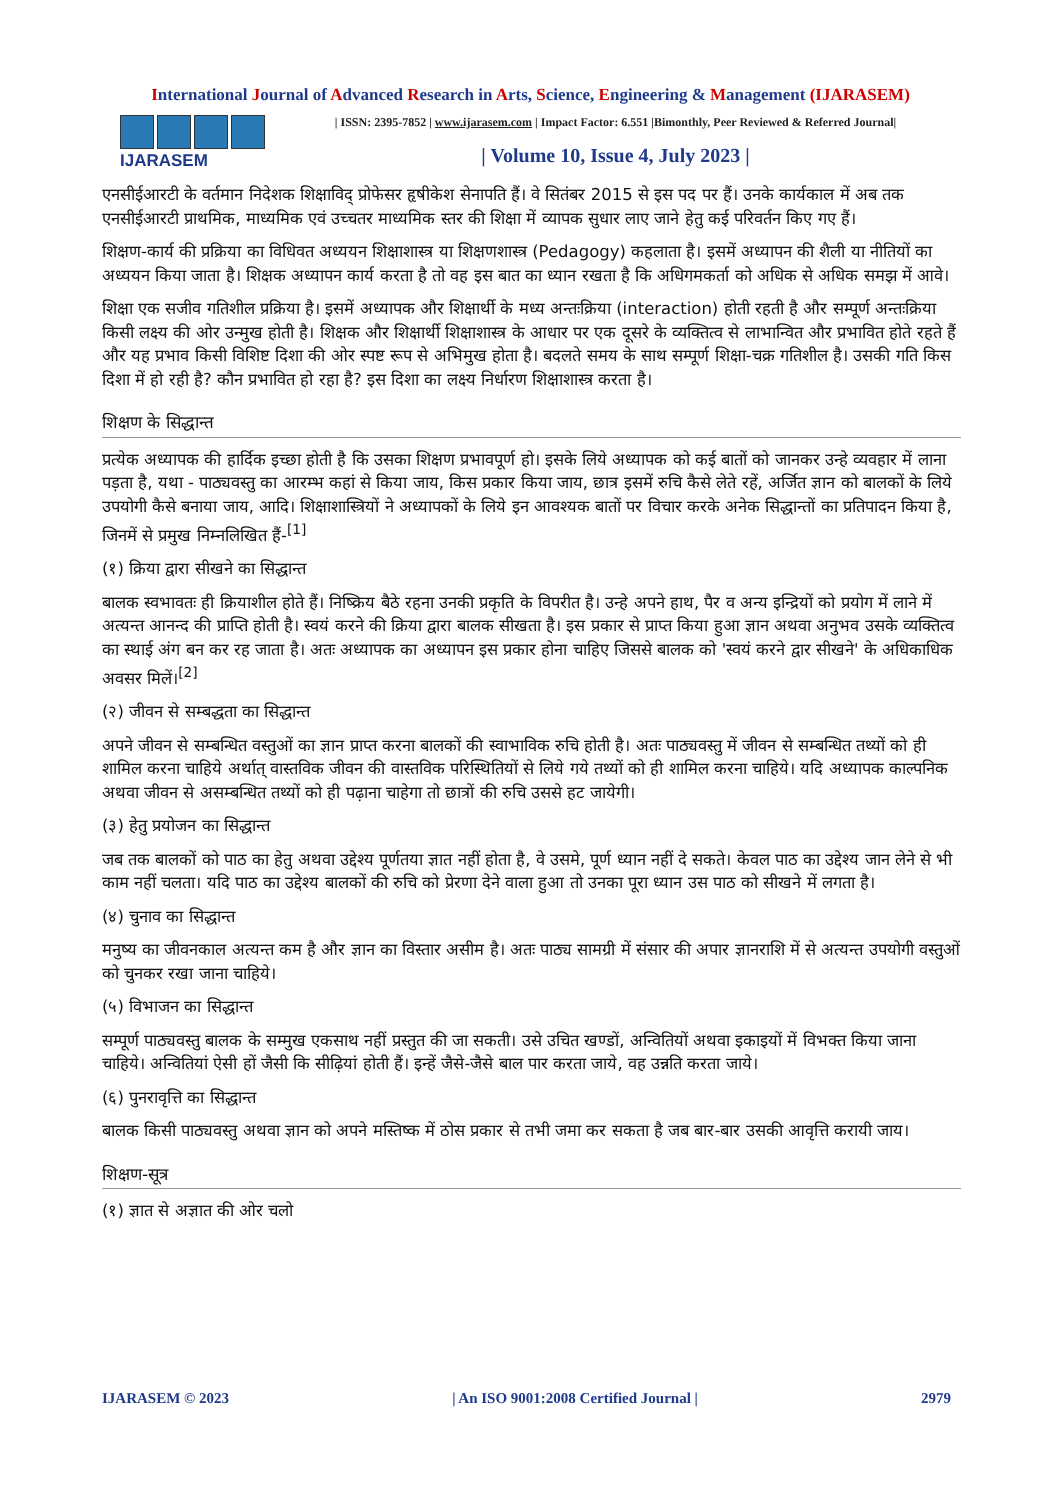International Journal of Advanced Research in Arts, Science, Engineering & Management (IJARASEM)
IJARASEM
| ISSN: 2395-7852 | www.ijarasem.com | Impact Factor: 6.551 |Bimonthly, Peer Reviewed & Referred Journal|
| Volume 10, Issue 4, July 2023 |
एनसीईआरटी के वर्तमान निदेशक शिक्षाविद् प्रोफेसर हृषीकेश सेनापति हैं। वे सितंबर 2015 से इस पद पर हैं। उनके कार्यकाल में अब तक एनसीईआरटी प्राथमिक, माध्यमिक एवं उच्चतर माध्यमिक स्तर की शिक्षा में व्यापक सुधार लाए जाने हेतु कई परिवर्तन किए गए हैं।
शिक्षण-कार्य की प्रक्रिया का विधिवत अध्ययन शिक्षाशास्त्र या शिक्षणशास्त्र (Pedagogy) कहलाता है। इसमें अध्यापन की शैली या नीतियों का अध्ययन किया जाता है। शिक्षक अध्यापन कार्य करता है तो वह इस बात का ध्यान रखता है कि अधिगमकर्ता को अधिक से अधिक समझ में आवे।
शिक्षा एक सजीव गतिशील प्रक्रिया है। इसमें अध्यापक और शिक्षार्थी के मध्य अन्तःक्रिया (interaction) होती रहती है और सम्पूर्ण अन्तःक्रिया किसी लक्ष्य की ओर उन्मुख होती है। शिक्षक और शिक्षार्थी शिक्षाशास्त्र के आधार पर एक दूसरे के व्यक्तित्व से लाभान्वित और प्रभावित होते रहते हैं और यह प्रभाव किसी विशिष्ट दिशा की ओर स्पष्ट रूप से अभिमुख होता है। बदलते समय के साथ सम्पूर्ण शिक्षा-चक्र गतिशील है। उसकी गति किस दिशा में हो रही है? कौन प्रभावित हो रहा है? इस दिशा का लक्ष्य निर्धारण शिक्षाशास्त्र करता है।
शिक्षण के सिद्धान्त
प्रत्येक अध्यापक की हार्दिक इच्छा होती है कि उसका शिक्षण प्रभावपूर्ण हो। इसके लिये अध्यापक को कई बातों को जानकर उन्हे व्यवहार में लाना पड़ता है, यथा - पाठ्यवस्तु का आरम्भ कहां से किया जाय, किस प्रकार किया जाय, छात्र इसमें रुचि कैसे लेते रहें, अर्जित ज्ञान को बालकों के लिये उपयोगी कैसे बनाया जाय, आदि। शिक्षाशास्त्रियों ने अध्यापकों के लिये इन आवश्यक बातों पर विचार करके अनेक सिद्धान्तों का प्रतिपादन किया है, जिनमें से प्रमुख निम्नलिखित हैं-<sup>[1]</sup>
(१) क्रिया द्वारा सीखने का सिद्धान्त
बालक स्वभावतः ही क्रियाशील होते हैं। निष्क्रिय बैठे रहना उनकी प्रकृति के विपरीत है। उन्हे अपने हाथ, पैर व अन्य इन्द्रियों को प्रयोग में लाने में अत्यन्त आनन्द की प्राप्ति होती है। स्वयं करने की क्रिया द्वारा बालक सीखता है। इस प्रकार से प्राप्त किया हुआ ज्ञान अथवा अनुभव उसके व्यक्तित्व का स्थाई अंग बन कर रह जाता है। अतः अध्यापक का अध्यापन इस प्रकार होना चाहिए जिससे बालक को 'स्वयं करने द्वार सीखने' के अधिकाधिक अवसर मिलें।<sup>[2]</sup>
(२) जीवन से सम्बद्धता का सिद्धान्त
अपने जीवन से सम्बन्धित वस्तुओं का ज्ञान प्राप्त करना बालकों की स्वाभाविक रुचि होती है। अतः पाठ्यवस्तु में जीवन से सम्बन्धित तथ्यों को ही शामिल करना चाहिये अर्थात् वास्तविक जीवन की वास्तविक परिस्थितियों से लिये गये तथ्यों को ही शामिल करना चाहिये। यदि अध्यापक काल्पनिक अथवा जीवन से असम्बन्धित तथ्यों को ही पढ़ाना चाहेगा तो छात्रों की रुचि उससे हट जायेगी।
(३) हेतु प्रयोजन का सिद्धान्त
जब तक बालकों को पाठ का हेतु अथवा उद्देश्य पूर्णतया ज्ञात नहीं होता है, वे उसमे, पूर्ण ध्यान नहीं दे सकते। केवल पाठ का उद्देश्य जान लेने से भी काम नहीं चलता। यदि पाठ का उद्देश्य बालकों की रुचि को प्रेरणा देने वाला हुआ तो उनका पूरा ध्यान उस पाठ को सीखने में लगता है।
(४) चुनाव का सिद्धान्त
मनुष्य का जीवनकाल अत्यन्त कम है और ज्ञान का विस्तार असीम है। अतः पाठ्य सामग्री में संसार की अपार ज्ञानराशि में से अत्यन्त उपयोगी वस्तुओं को चुनकर रखा जाना चाहिये।
(५) विभाजन का सिद्धान्त
सम्पूर्ण पाठ्यवस्तु बालक के सम्मुख एकसाथ नहीं प्रस्तुत की जा सकती। उसे उचित खण्डों, अन्वितियों अथवा इकाइयों में विभक्त किया जाना चाहिये। अन्वितियां ऐसी हों जैसी कि सीढ़ियां होती हैं। इन्हें जैसे-जैसे बाल पार करता जाये, वह उन्नति करता जाये।
(६) पुनरावृत्ति का सिद्धान्त
बालक किसी पाठ्यवस्तु अथवा ज्ञान को अपने मस्तिष्क में ठोस प्रकार से तभी जमा कर सकता है जब बार-बार उसकी आवृत्ति करायी जाय।
शिक्षण-सूत्र
(१) ज्ञात से अज्ञात की ओर चलो
IJARASEM © 2023 | An ISO 9001:2008 Certified Journal | 2979